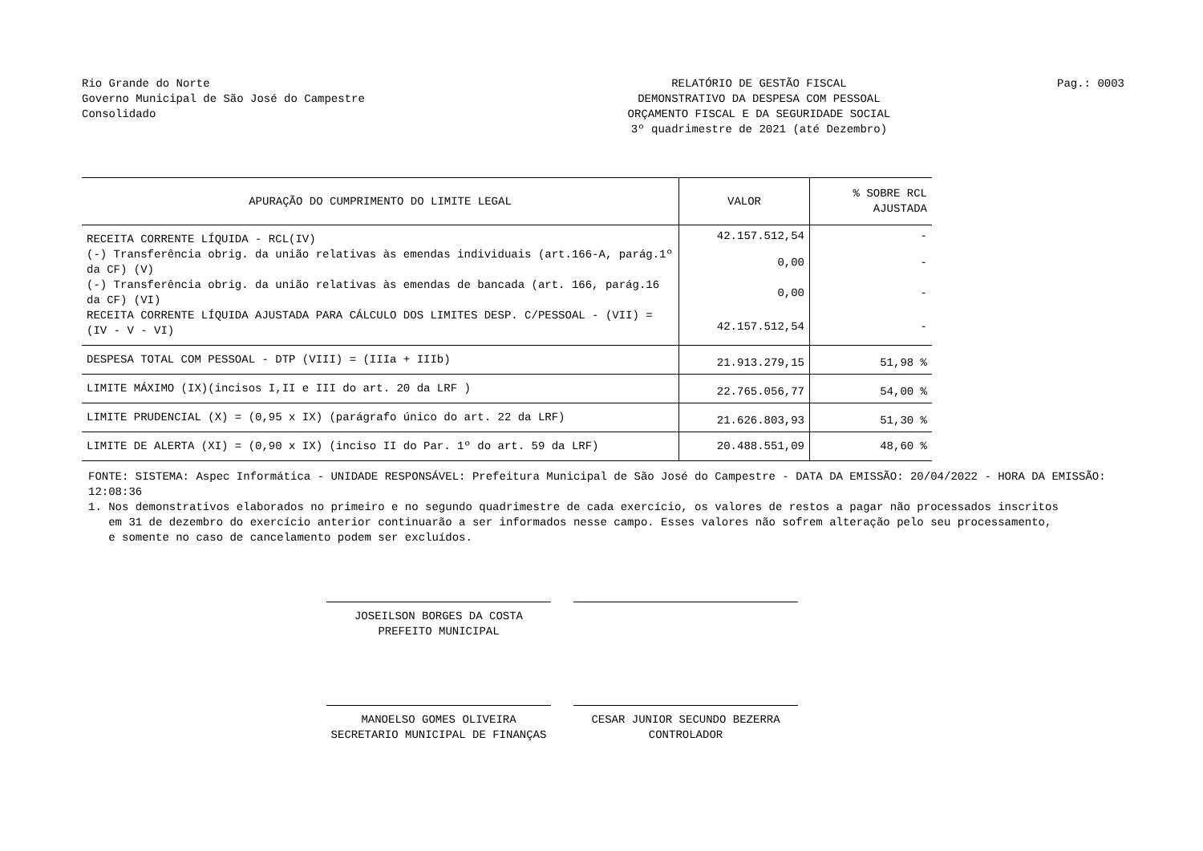Rio Grande do Norte
Governo Municipal de São José do Campestre
Consolidado
RELATÓRIO DE GESTÃO FISCAL
DEMONSTRATIVO DA DESPESA COM PESSOAL
ORÇAMENTO FISCAL E DA SEGURIDADE SOCIAL
3º quadrimestre de 2021 (até Dezembro)
Pag.: 0003
| APURAÇÃO DO CUMPRIMENTO DO LIMITE LEGAL | VALOR | % SOBRE RCL AJUSTADA |
| --- | --- | --- |
| RECEITA CORRENTE LÍQUIDA - RCL(IV) | 42.157.512,54 | - |
| (-) Transferência obrig. da união relativas às emendas individuais (art.166-A, parág.1º da CF) (V) | 0,00 | - |
| (-) Transferência obrig. da união relativas às emendas de bancada (art. 166, parág.16 da CF) (VI) | 0,00 | - |
| RECEITA CORRENTE LÍQUIDA AJUSTADA PARA CÁLCULO DOS LIMITES DESP. C/PESSOAL - (VII) = (IV - V - VI) | 42.157.512,54 | - |
| DESPESA TOTAL COM PESSOAL - DTP (VIII) = (IIIa + IIIb) | 21.913.279,15 | 51,98 % |
| LIMITE MÁXIMO (IX)(incisos I,II e III do art. 20 da LRF ) | 22.765.056,77 | 54,00 % |
| LIMITE PRUDENCIAL (X) = (0,95 x IX) (parágrafo único do art. 22 da LRF) | 21.626.803,93 | 51,30 % |
| LIMITE DE ALERTA (XI) = (0,90 x IX) (inciso II do Par. 1º do art. 59 da LRF) | 20.488.551,09 | 48,60 % |
FONTE: SISTEMA: Aspec Informática - UNIDADE RESPONSÁVEL: Prefeitura Municipal de São José do Campestre - DATA DA EMISSÃO: 20/04/2022 - HORA DA EMISSÃO: 12:08:36
1. Nos demonstrativos elaborados no primeiro e no segundo quadrimestre de cada exercício, os valores de restos a pagar não processados inscritos
em 31 de dezembro do exercício anterior continuarão a ser informados nesse campo. Esses valores não sofrem alteração pelo seu processamento,
e somente no caso de cancelamento podem ser excluídos.
JOSEILSON BORGES DA COSTA
PREFEITO MUNICIPAL
MANOELSO GOMES OLIVEIRA
SECRETARIO MUNICIPAL DE FINANÇAS
CESAR JUNIOR SECUNDO BEZERRA
CONTROLADOR